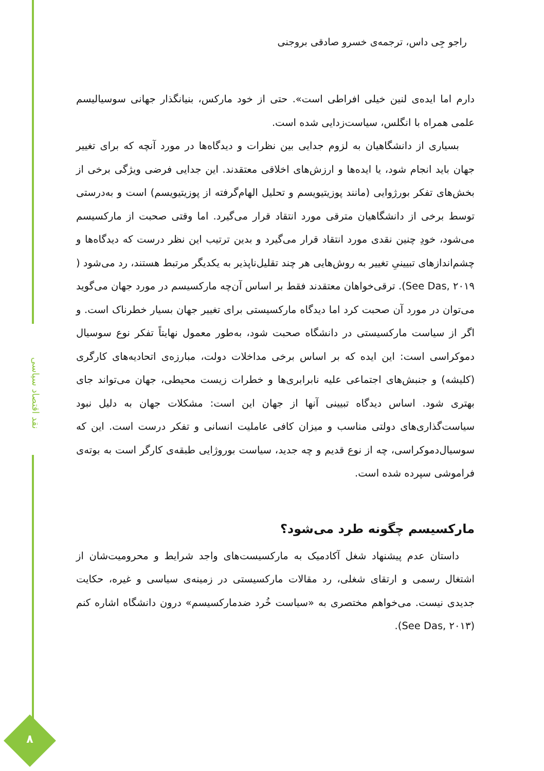نقد اقتصاد سیاسی
۸
راجو جِی داس، ترجمه‌ی خسرو صادقی بروجنی
دارم اما ایده‌ی لنین خیلی افراطی است». حتی از خود مارکس، بنیانگذار جهانی سوسیالیسم علمی همراه با انگلس، سیاست‌زدایی شده است.
بسیاری از دانشگاهیان به لزوم جدایی بین نظرات و دیدگاه‌ها در مورد آنچه که برای تغییر جهان باید انجام شود، یا ایده‌ها و ارزش‌های اخلاقی معتقدند. این جدایی فرضی ویژگی برخی از بخش‌های تفکر بورژوایی (مانند پوزیتیویسم و تحلیل الهام‌گرفته از پوزیتیویسم) است و به‌درستی توسط برخی از دانشگاهیان مترقی مورد انتقاد قرار می‌گیرد. اما وقتی صحبت از مارکسیسم می‌شود، خودِ چنین نقدی مورد انتقاد قرار می‌گیرد و بدین ترتیب این نظر درست که دیدگاه‌ها و چشم‌اندازهای تبیینیِ تغییر به روش‌هایی هر چند تقلیل‌ناپذیر به یکدیگر مرتبط هستند، رد می‌شود ( See Das, ۲۰۱۹). ترقی‌خواهان معتقدند فقط بر اساس آن‌چه مارکسیسم در مورد جهان می‌گوید می‌توان در مورد آن صحبت کرد اما دیدگاه مارکسیستی برای تغییر جهان بسیار خطرناک است. و اگر از سیاست مارکسیستی در دانشگاه صحبت شود، به‌طور معمول نهایتاً تفکر نوع سوسیال دموکراسی است: این ایده که بر اساس برخی مداخلات دولت، مبارزه‌ی اتحادیه‌های کارگری (کلیشه) و جنبش‌های اجتماعی علیه نابرابری‌ها و خطرات زیست محیطی، جهان می‌تواند جای بهتری شود. اساس دیدگاه تبیینی آنها از جهان این است: مشکلات جهان به دلیل نبود سیاست‌گذاری‌های دولتی مناسب و میزان کافی عاملیت انسانی و تفکر درست است. این که سوسیال‌دموکراسی، چه از نوع قدیم و چه جدید، سیاست بوروژایی طبقه‌ی کارگر است به بوته‌ی فراموشی سپرده شده است.
مارکسیسم چگونه طرد می‌شود؟
داستان عدم پیشنهاد شغل آکادمیک به مارکسیست‌های واجد شرایط و محرومیت‌شان از اشتغال رسمی و ارتقای شغلی، رد مقالات مارکسیستی در زمینه‌ی سیاسی و غیره، حکایت جدیدی نیست. می‌خواهم مختصری به «سیاست خُرد ضدمارکسیسم» درون دانشگاه اشاره کنم (See Das, ۲۰۱۳).